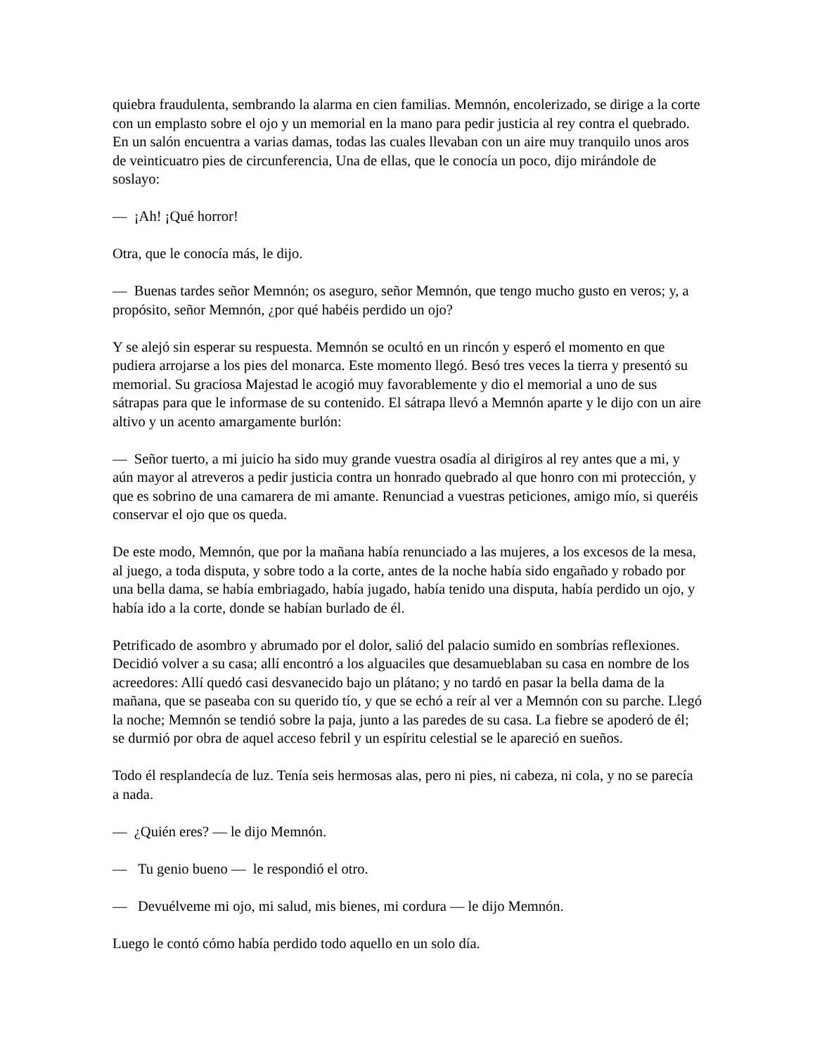quiebra fraudulenta, sembrando la alarma en cien familias. Memnón, encolerizado, se dirige a la corte con un emplasto sobre el ojo y un memorial en la mano para pedir justicia al rey contra el quebrado. En un salón encuentra a varias damas, todas las cuales llevaban con un aire muy tranquilo unos aros de veinticuatro pies de circunferencia, Una de ellas, que le conocía un poco, dijo mirándole de soslayo:
— ¡Ah! ¡Qué horror!
Otra, que le conocía más, le dijo.
— Buenas tardes señor Memnón; os aseguro, señor Memnón, que tengo mucho gusto en veros; y, a propósito, señor Memnón, ¿por qué habéis perdido un ojo?
Y se alejó sin esperar su respuesta. Memnón se ocultó en un rincón y esperó el momento en que pudiera arrojarse a los pies del monarca. Este momento llegó. Besó tres veces la tierra y presentó su memorial. Su graciosa Majestad le acogió muy favorablemente y dio el memorial a uno de sus sátrapas para que le informase de su contenido. El sátrapa llevó a Memnón aparte y le dijo con un aire altivo y un acento amargamente burlón:
— Señor tuerto, a mi juicio ha sido muy grande vuestra osadía al dirigiros al rey antes que a mi, y aún mayor al atreveros a pedir justicia contra un honrado quebrado al que honro con mi protección, y que es sobrino de una camarera de mi amante. Renunciad a vuestras peticiones, amigo mío, si queréis conservar el ojo que os queda.
De este modo, Memnón, que por la mañana había renunciado a las mujeres, a los excesos de la mesa, al juego, a toda disputa, y sobre todo a la corte, antes de la noche había sido engañado y robado por una bella dama, se había embriagado, había jugado, había tenido una disputa, había perdido un ojo, y había ido a la corte, donde se habían burlado de él.
Petrificado de asombro y abrumado por el dolor, salió del palacio sumido en sombrías reflexiones. Decidió volver a su casa; allí encontró a los alguaciles que desamueblaban su casa en nombre de los acreedores: Allí quedó casi desvanecido bajo un plátano; y no tardó en pasar la bella dama de la mañana, que se paseaba con su querido tío, y que se echó a reír al ver a Memnón con su parche. Llegó la noche; Memnón se tendió sobre la paja, junto a las paredes de su casa. La fiebre se apoderó de él; se durmió por obra de aquel acceso febril y un espíritu celestial se le apareció en sueños.
Todo él resplandecía de luz. Tenía seis hermosas alas, pero ni pies, ni cabeza, ni cola, y no se parecía a nada.
— ¿Quién eres? — le dijo Memnón.
— Tu genio bueno — le respondió el otro.
— Devuélveme mi ojo, mi salud, mis bienes, mi cordura — le dijo Memnón.
Luego le contó cómo había perdido todo aquello en un solo día.